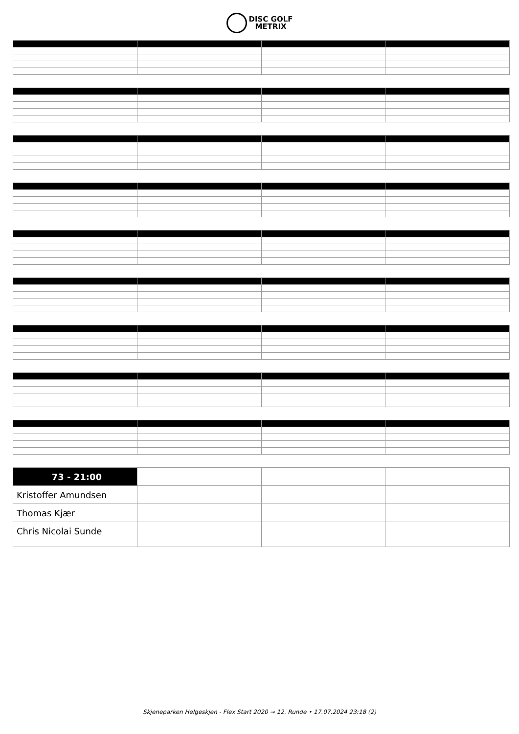DISC GOLF
METRIX
| 73 - 21:00 | | | |
| Kristoffer Amundsen | | | |
| Thomas Kjær | | | |
| Chris Nicolai Sunde | | | |
Skjeneparken Helgeskjen - Flex Start 2020 → 12. Runde • 17.07.2024 23:18 (2)